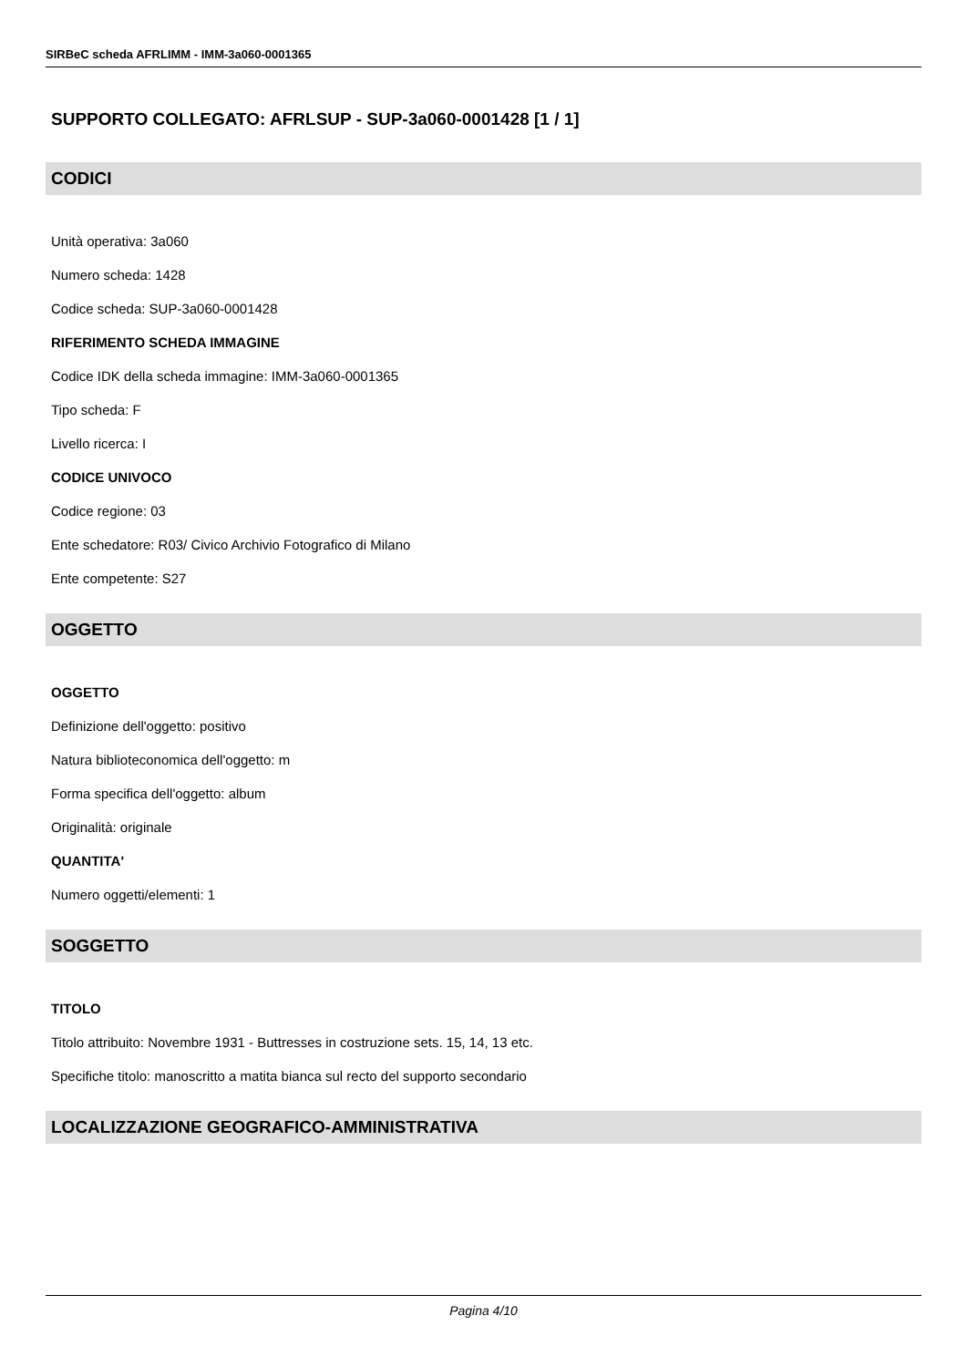SIRBeC scheda AFRLIMM - IMM-3a060-0001365
SUPPORTO COLLEGATO: AFRLSUP - SUP-3a060-0001428 [1 / 1]
CODICI
Unità operativa: 3a060
Numero scheda: 1428
Codice scheda: SUP-3a060-0001428
RIFERIMENTO SCHEDA IMMAGINE
Codice IDK della scheda immagine: IMM-3a060-0001365
Tipo scheda: F
Livello ricerca: I
CODICE UNIVOCO
Codice regione: 03
Ente schedatore: R03/ Civico Archivio Fotografico di Milano
Ente competente: S27
OGGETTO
OGGETTO
Definizione dell'oggetto: positivo
Natura biblioteconomica dell'oggetto: m
Forma specifica dell'oggetto: album
Originalità: originale
QUANTITA'
Numero oggetti/elementi: 1
SOGGETTO
TITOLO
Titolo attribuito: Novembre 1931 - Buttresses in costruzione sets. 15, 14, 13 etc.
Specifiche titolo: manoscritto a matita bianca sul recto del supporto secondario
LOCALIZZAZIONE GEOGRAFICO-AMMINISTRATIVA
Pagina 4/10